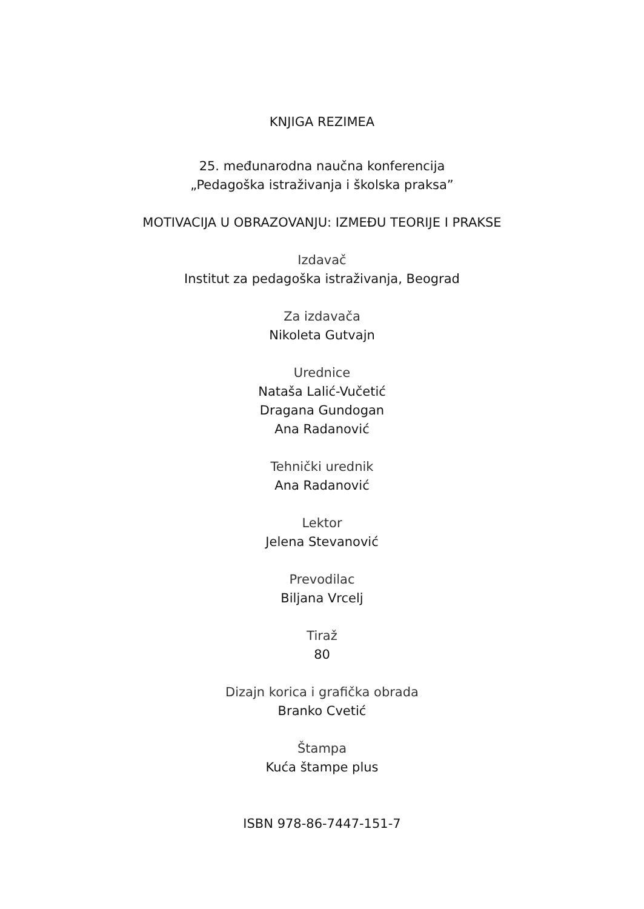KNJIGA REZIMEA
25. međunarodna naučna konferencija
„Pedagoška istraživanja i školska praksa”
MOTIVACIJA U OBRAZOVANJU: IZMEĐU TEORIJE I PRAKSE
Izdavač
Institut za pedagoška istraživanja, Beograd
Za izdavača
Nikoleta Gutvajn
Urednice
Nataša Lalić-Vučetić
Dragana Gundogan
Ana Radanović
Tehnički urednik
Ana Radanović
Lektor
Jelena Stevanović
Prevodilac
Biljana Vrcelj
Tiraž
80
Dizajn korica i grafička obrada
Branko Cvetić
Štampa
Kuća štampe plus
ISBN 978-86-7447-151-7